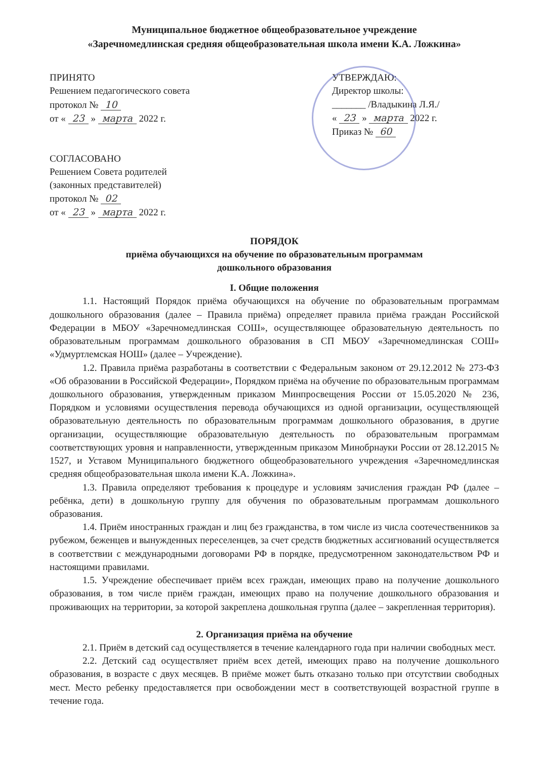Муниципальное бюджетное общеобразовательное учреждение
«Заречномедлинская средняя общеобразовательная школа имени К.А. Ложкина»
ПРИНЯТО
Решением педагогического совета
протокол № 10
от « 23 » марта 2022 г.
СОГЛАСОВАНО
Решением Совета родителей
(законных представителей)
протокол № 02
от « 23 » марта 2022 г.
УТВЕРЖДАЮ:
Директор школы:
_______ /Владыкина Л.Я./
« 23 » марта 2022 г.
Приказ № 60
ПОРЯДОК
приёма обучающихся на обучение по образовательным программам
дошкольного образования
I. Общие положения
1.1. Настоящий Порядок приёма обучающихся на обучение по образовательным программам дошкольного образования (далее – Правила приёма) определяет правила приёма граждан Российской Федерации в МБОУ «Заречномедлинская СОШ», осуществляющее образовательную деятельность по образовательным программам дошкольного образования в СП МБОУ «Заречномедлинская СОШ» «Удмуртлемская НОШ» (далее – Учреждение).
1.2. Правила приёма разработаны в соответствии с Федеральным законом от 29.12.2012 № 273-ФЗ «Об образовании в Российской Федерации», Порядком приёма на обучение по образовательным программам дошкольного образования, утвержденным приказом Минпросвещения России от 15.05.2020 № 236, Порядком и условиями осуществления перевода обучающихся из одной организации, осуществляющей образовательную деятельность по образовательным программам дошкольного образования, в другие организации, осуществляющие образовательную деятельность по образовательным программам соответствующих уровня и направленности, утвержденным приказом Минобрнауки России от 28.12.2015 № 1527, и Уставом Муниципального бюджетного общеобразовательного учреждения «Заречномедлинская средняя общеобразовательная школа имени К.А. Ложкина».
1.3. Правила определяют требования к процедуре и условиям зачисления граждан РФ (далее – ребёнка, дети) в дошкольную группу для обучения по образовательным программам дошкольного образования.
1.4. Приём иностранных граждан и лиц без гражданства, в том числе из числа соотечественников за рубежом, беженцев и вынужденных переселенцев, за счет средств бюджетных ассигнований осуществляется в соответствии с международными договорами РФ в порядке, предусмотренном законодательством РФ и настоящими правилами.
1.5. Учреждение обеспечивает приём всех граждан, имеющих право на получение дошкольного образования, в том числе приём граждан, имеющих право на получение дошкольного образования и проживающих на территории, за которой закреплена дошкольная группа (далее – закрепленная территория).
2. Организация приёма на обучение
2.1. Приём в детский сад осуществляется в течение календарного года при наличии свободных мест.
2.2. Детский сад осуществляет приём всех детей, имеющих право на получение дошкольного образования, в возрасте с двух месяцев. В приёме может быть отказано только при отсутствии свободных мест. Место ребенку предоставляется при освобождении мест в соответствующей возрастной группе в течение года.